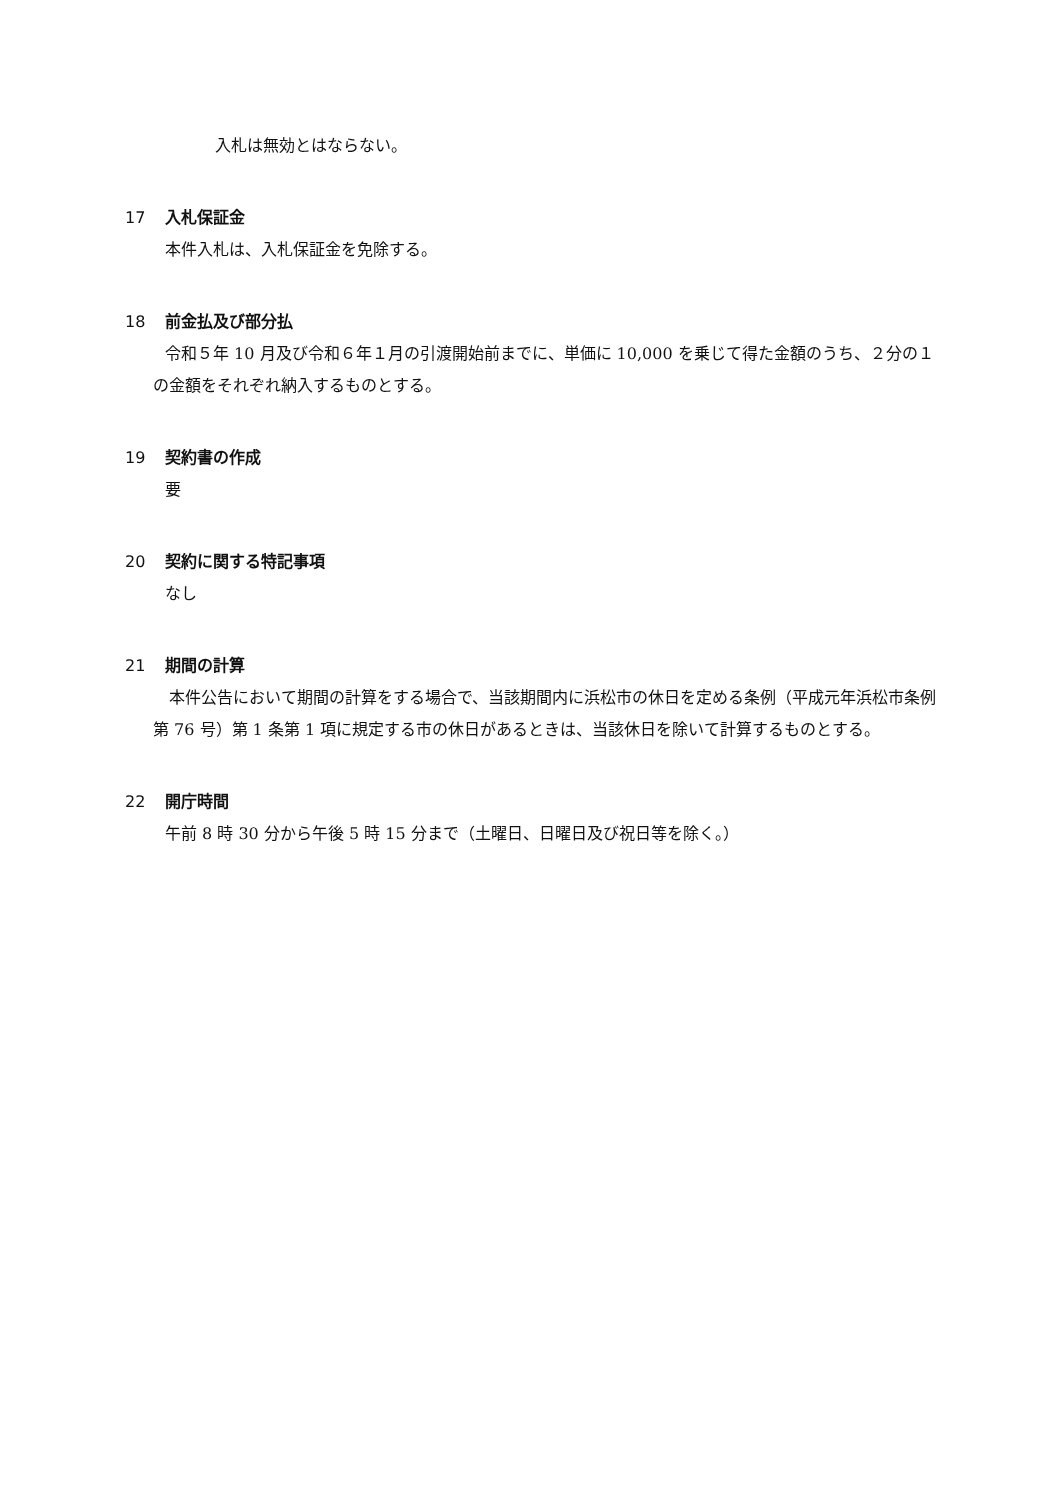入札は無効とはならない。
17 入札保証金
本件入札は、入札保証金を免除する。
18 前金払及び部分払
令和５年 10 月及び令和６年１月の引渡開始前までに、単価に 10,000 を乗じて得た金額のうち、２分の１の金額をそれぞれ納入するものとする。
19 契約書の作成
要
20 契約に関する特記事項
なし
21 期間の計算
本件公告において期間の計算をする場合で、当該期間内に浜松市の休日を定める条例（平成元年浜松市条例第 76 号）第 1 条第 1 項に規定する市の休日があるときは、当該休日を除いて計算するものとする。
22 開庁時間
午前 8 時 30 分から午後 5 時 15 分まで（土曜日、日曜日及び祝日等を除く。）